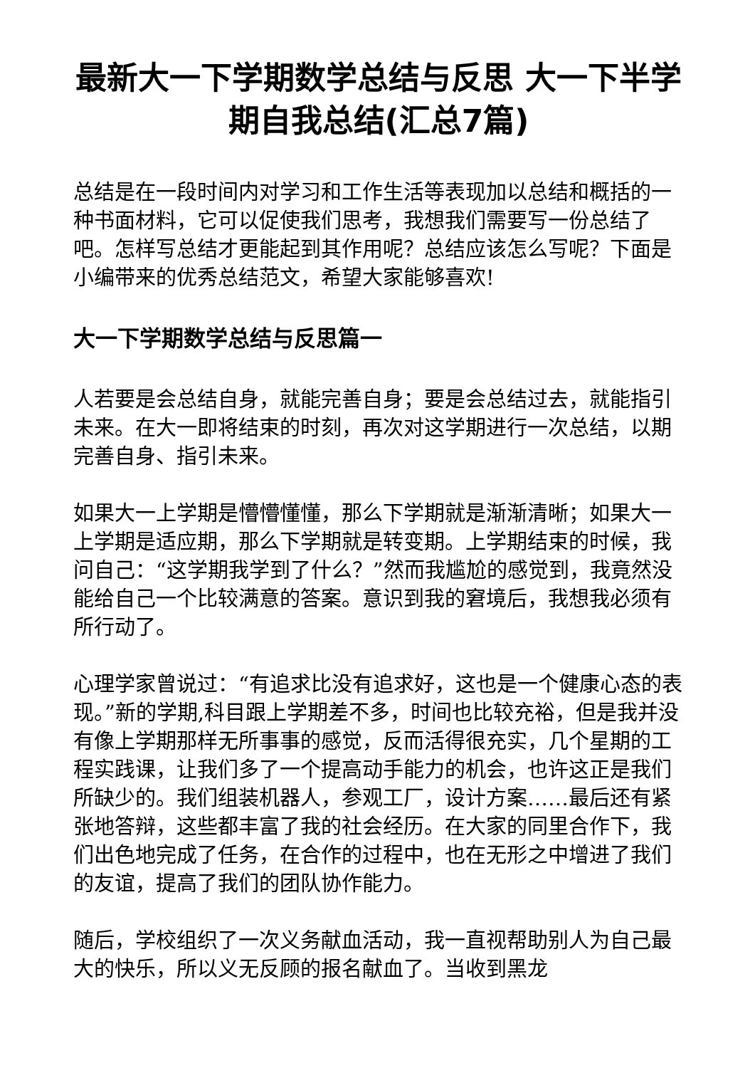最新大一下学期数学总结与反思 大一下半学期自我总结(汇总7篇)
总结是在一段时间内对学习和工作生活等表现加以总结和概括的一种书面材料，它可以促使我们思考，我想我们需要写一份总结了吧。怎样写总结才更能起到其作用呢？总结应该怎么写呢？下面是小编带来的优秀总结范文，希望大家能够喜欢!
大一下学期数学总结与反思篇一
人若要是会总结自身，就能完善自身；要是会总结过去，就能指引未来。在大一即将结束的时刻，再次对这学期进行一次总结，以期完善自身、指引未来。
如果大一上学期是懵懵懂懂，那么下学期就是渐渐清晰；如果大一上学期是适应期，那么下学期就是转变期。上学期结束的时候，我问自己：“这学期我学到了什么？”然而我尴尬的感觉到，我竟然没能给自己一个比较满意的答案。意识到我的窘境后，我想我必须有所行动了。
心理学家曾说过：“有追求比没有追求好，这也是一个健康心态的表现。”新的学期,科目跟上学期差不多，时间也比较充裕，但是我并没有像上学期那样无所事事的感觉，反而活得很充实，几个星期的工程实践课，让我们多了一个提高动手能力的机会，也许这正是我们所缺少的。我们组装机器人，参观工厂，设计方案……最后还有紧张地答辩，这些都丰富了我的社会经历。在大家的同里合作下，我们出色地完成了任务，在合作的过程中，也在无形之中增进了我们的友谊，提高了我们的团队协作能力。
随后，学校组织了一次义务献血活动，我一直视帮助别人为自己最大的快乐，所以义无反顾的报名献血了。当收到黑龙